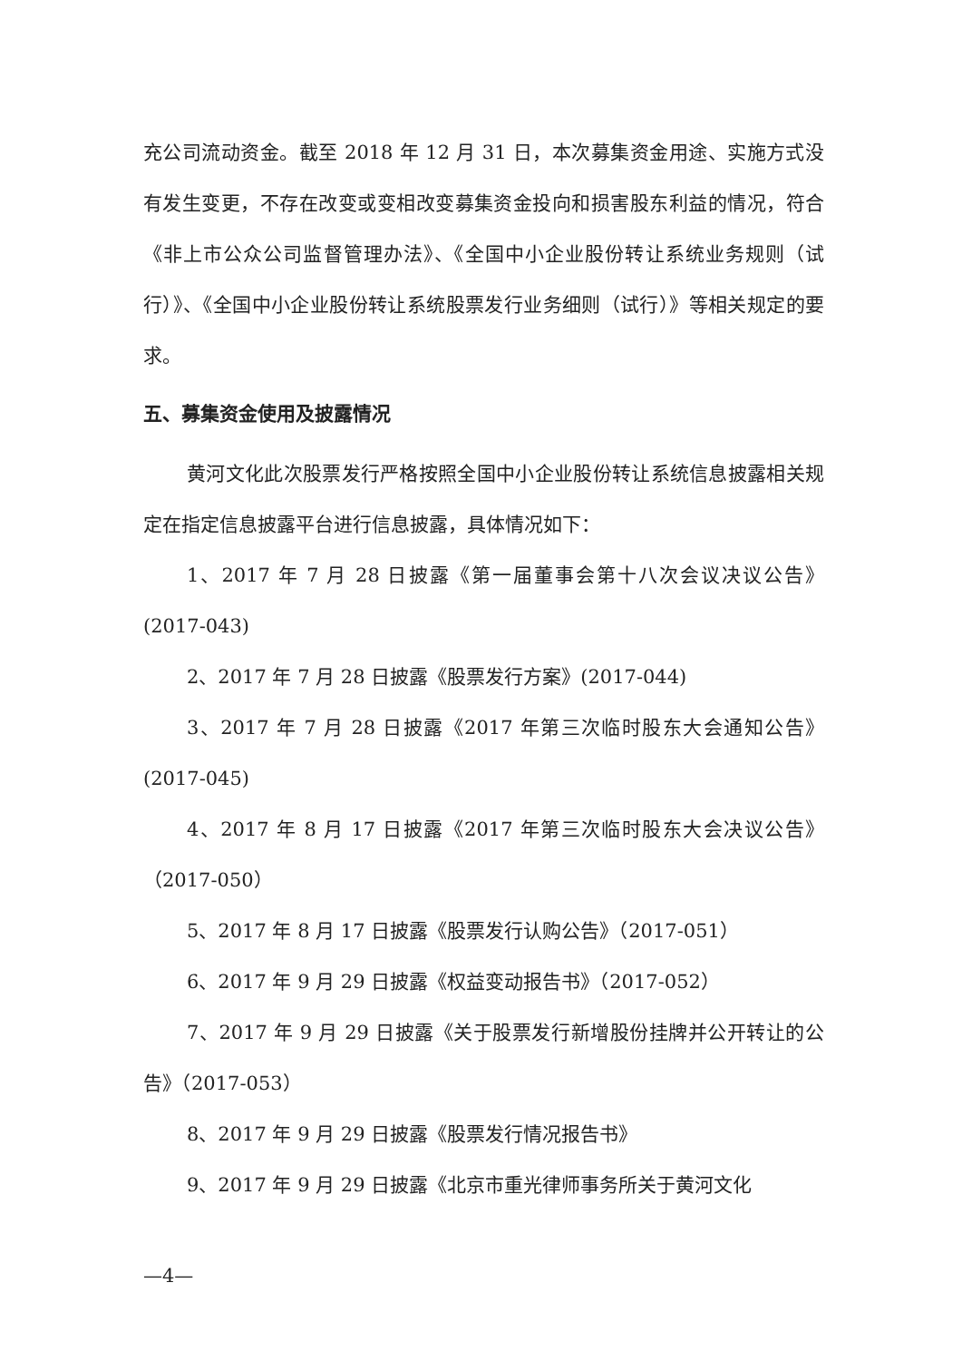充公司流动资金。截至 2018 年 12 月 31 日，本次募集资金用途、实施方式没有发生变更，不存在改变或变相改变募集资金投向和损害股东利益的情况，符合《非上市公众公司监督管理办法》、《全国中小企业股份转让系统业务规则（试行）》、《全国中小企业股份转让系统股票发行业务细则（试行）》等相关规定的要求。
五、募集资金使用及披露情况
黄河文化此次股票发行严格按照全国中小企业股份转让系统信息披露相关规定在指定信息披露平台进行信息披露，具体情况如下：
1、2017 年 7 月 28 日披露《第一届董事会第十八次会议决议公告》(2017-043)
2、2017 年 7 月 28 日披露《股票发行方案》(2017-044)
3、2017 年 7 月 28 日披露《2017 年第三次临时股东大会通知公告》(2017-045)
4、2017 年 8 月 17 日披露《2017 年第三次临时股东大会决议公告》（2017-050）
5、2017 年 8 月 17 日披露《股票发行认购公告》（2017-051）
6、2017 年 9 月 29 日披露《权益变动报告书》（2017-052）
7、2017 年 9 月 29 日披露《关于股票发行新增股份挂牌并公开转让的公告》（2017-053）
8、2017 年 9 月 29 日披露《股票发行情况报告书》
9、2017 年 9 月 29 日披露《北京市重光律师事务所关于黄河文化
—4—